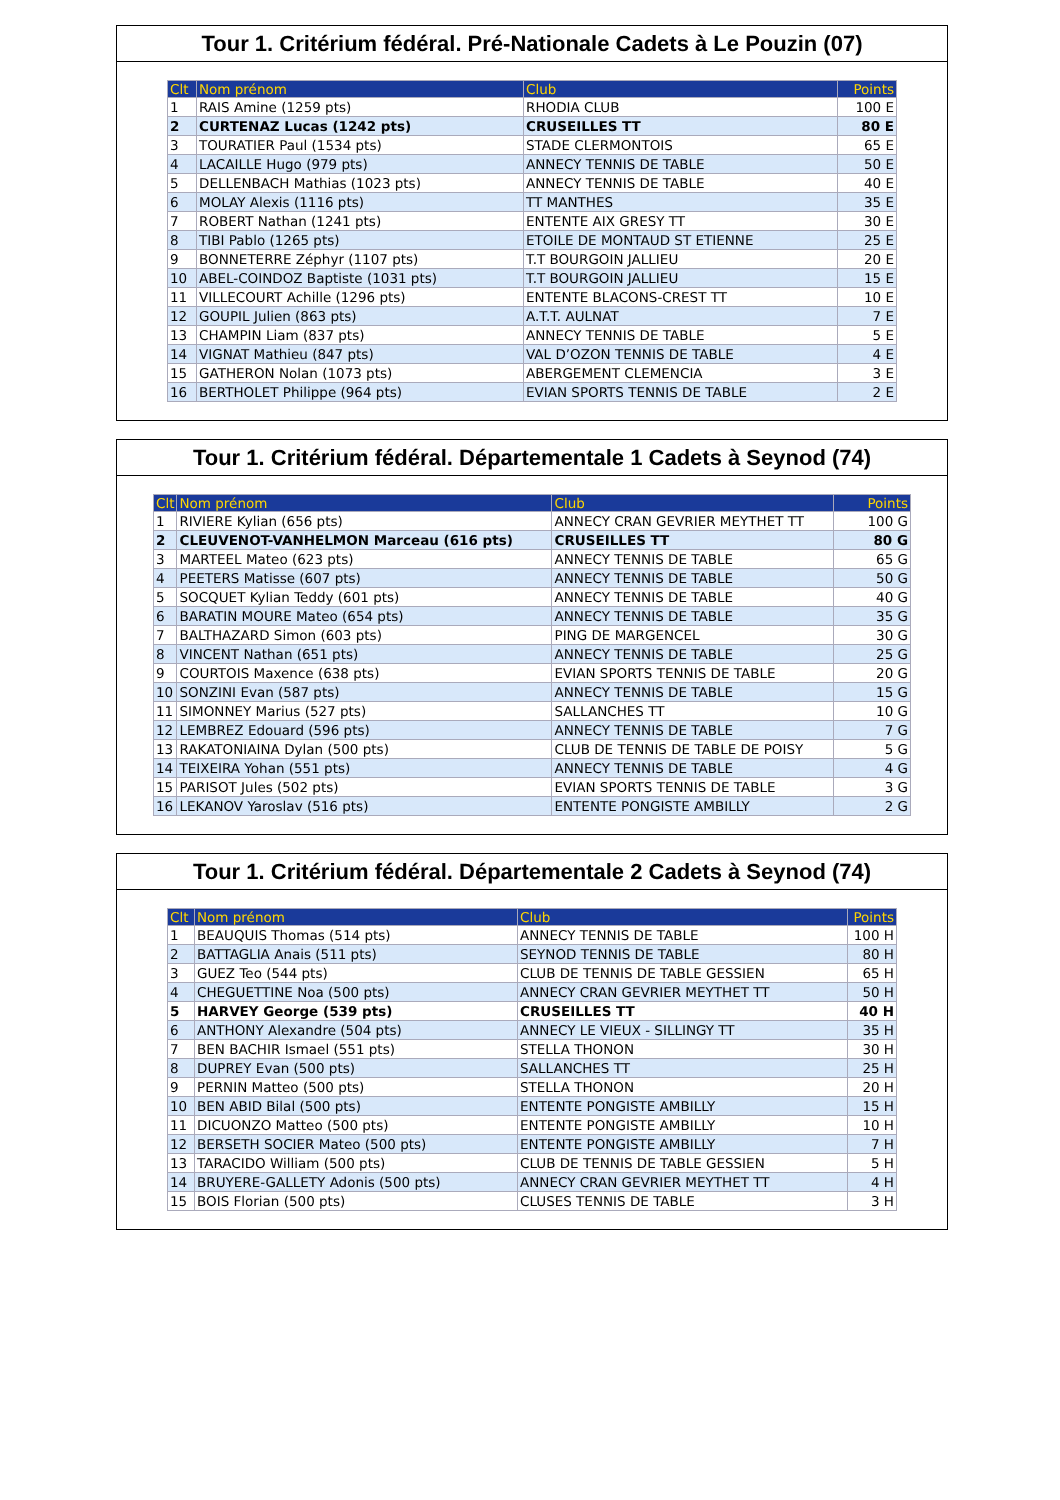Tour 1. Critérium fédéral. Pré-Nationale Cadets à Le Pouzin (07)
| Clt | Nom prénom | Club | Points |
| --- | --- | --- | --- |
| 1 | RAIS Amine (1259 pts) | RHODIA CLUB | 100 E |
| 2 | CURTENAZ Lucas (1242 pts) | CRUSEILLES TT | 80 E |
| 3 | TOURATIER Paul (1534 pts) | STADE CLERMONTOIS | 65 E |
| 4 | LACAILLE Hugo (979 pts) | ANNECY TENNIS DE TABLE | 50 E |
| 5 | DELLENBACH Mathias (1023 pts) | ANNECY TENNIS DE TABLE | 40 E |
| 6 | MOLAY Alexis (1116 pts) | TT MANTHES | 35 E |
| 7 | ROBERT Nathan (1241 pts) | ENTENTE AIX GRESY TT | 30 E |
| 8 | TIBI Pablo (1265 pts) | ETOILE DE MONTAUD ST ETIENNE | 25 E |
| 9 | BONNETERRE Zéphyr (1107 pts) | T.T BOURGOIN JALLIEU | 20 E |
| 10 | ABEL-COINDOZ Baptiste (1031 pts) | T.T BOURGOIN JALLIEU | 15 E |
| 11 | VILLECOURT Achille (1296 pts) | ENTENTE BLACONS-CREST TT | 10 E |
| 12 | GOUPIL Julien (863 pts) | A.T.T. AULNAT | 7 E |
| 13 | CHAMPIN Liam (837 pts) | ANNECY TENNIS DE TABLE | 5 E |
| 14 | VIGNAT Mathieu (847 pts) | VAL D’OZON TENNIS DE TABLE | 4 E |
| 15 | GATHERON Nolan (1073 pts) | ABERGEMENT CLEMENCIA | 3 E |
| 16 | BERTHOLET Philippe (964 pts) | EVIAN SPORTS TENNIS DE TABLE | 2 E |
Tour 1. Critérium fédéral. Départementale 1 Cadets à Seynod (74)
| Clt | Nom prénom | Club | Points |
| --- | --- | --- | --- |
| 1 | RIVIERE Kylian (656 pts) | ANNECY CRAN GEVRIER MEYTHET TT | 100 G |
| 2 | CLEUVENOT-VANHELMON Marceau (616 pts) | CRUSEILLES TT | 80 G |
| 3 | MARTEEL Mateo (623 pts) | ANNECY TENNIS DE TABLE | 65 G |
| 4 | PEETERS Matisse (607 pts) | ANNECY TENNIS DE TABLE | 50 G |
| 5 | SOCQUET Kylian Teddy (601 pts) | ANNECY TENNIS DE TABLE | 40 G |
| 6 | BARATIN MOURE Mateo (654 pts) | ANNECY TENNIS DE TABLE | 35 G |
| 7 | BALTHAZARD Simon (603 pts) | PING DE MARGENCEL | 30 G |
| 8 | VINCENT Nathan (651 pts) | ANNECY TENNIS DE TABLE | 25 G |
| 9 | COURTOIS Maxence (638 pts) | EVIAN SPORTS TENNIS DE TABLE | 20 G |
| 10 | SONZINI Evan (587 pts) | ANNECY TENNIS DE TABLE | 15 G |
| 11 | SIMONNEY Marius (527 pts) | SALLANCHES TT | 10 G |
| 12 | LEMBREZ Edouard (596 pts) | ANNECY TENNIS DE TABLE | 7 G |
| 13 | RAKATONIAINA Dylan (500 pts) | CLUB DE TENNIS DE TABLE DE POISY | 5 G |
| 14 | TEIXEIRA Yohan (551 pts) | ANNECY TENNIS DE TABLE | 4 G |
| 15 | PARISOT Jules (502 pts) | EVIAN SPORTS TENNIS DE TABLE | 3 G |
| 16 | LEKANOV Yaroslav (516 pts) | ENTENTE PONGISTE AMBILLY | 2 G |
Tour 1. Critérium fédéral. Départementale 2 Cadets à Seynod (74)
| Clt | Nom prénom | Club | Points |
| --- | --- | --- | --- |
| 1 | BEAUQUIS Thomas (514 pts) | ANNECY TENNIS DE TABLE | 100 H |
| 2 | BATTAGLIA Anais (511 pts) | SEYNOD TENNIS DE TABLE | 80 H |
| 3 | GUEZ Teo (544 pts) | CLUB DE TENNIS DE TABLE GESSIEN | 65 H |
| 4 | CHEGUETTINE Noa (500 pts) | ANNECY CRAN GEVRIER MEYTHET TT | 50 H |
| 5 | HARVEY George (539 pts) | CRUSEILLES TT | 40 H |
| 6 | ANTHONY Alexandre (504 pts) | ANNECY LE VIEUX - SILLINGY TT | 35 H |
| 7 | BEN BACHIR Ismael (551 pts) | STELLA THONON | 30 H |
| 8 | DUPREY Evan (500 pts) | SALLANCHES TT | 25 H |
| 9 | PERNIN Matteo (500 pts) | STELLA THONON | 20 H |
| 10 | BEN ABID Bilal (500 pts) | ENTENTE PONGISTE AMBILLY | 15 H |
| 11 | DICUONZO Matteo (500 pts) | ENTENTE PONGISTE AMBILLY | 10 H |
| 12 | BERSETH SOCIER Mateo (500 pts) | ENTENTE PONGISTE AMBILLY | 7 H |
| 13 | TARACIDO William (500 pts) | CLUB DE TENNIS DE TABLE GESSIEN | 5 H |
| 14 | BRUYERE-GALLETY Adonis (500 pts) | ANNECY CRAN GEVRIER MEYTHET TT | 4 H |
| 15 | BOIS Florian (500 pts) | CLUSES TENNIS DE TABLE | 3 H |